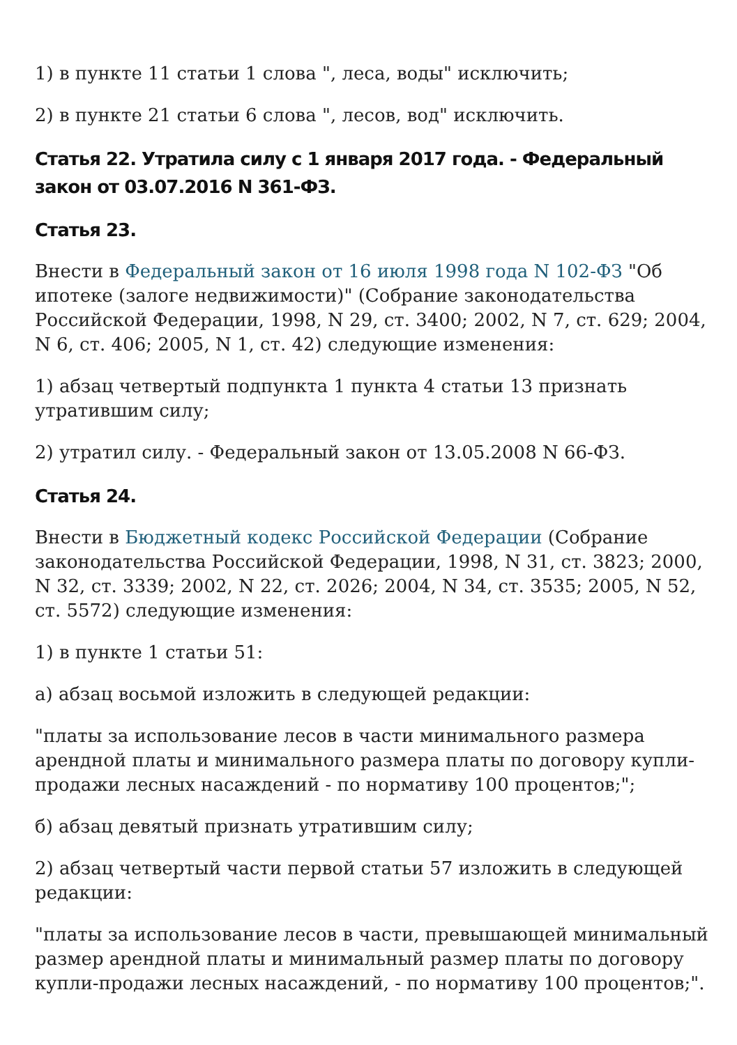1) в пункте 11 статьи 1 слова ", леса, воды" исключить;
2) в пункте 21 статьи 6 слова ", лесов, вод" исключить.
Статья 22. Утратила силу с 1 января 2017 года. - Федеральный закон от 03.07.2016 N 361-ФЗ.
Статья 23.
Внести в Федеральный закон от 16 июля 1998 года N 102-ФЗ "Об ипотеке (залоге недвижимости)" (Собрание законодательства Российской Федерации, 1998, N 29, ст. 3400; 2002, N 7, ст. 629; 2004, N 6, ст. 406; 2005, N 1, ст. 42) следующие изменения:
1) абзац четвертый подпункта 1 пункта 4 статьи 13 признать утратившим силу;
2) утратил силу. - Федеральный закон от 13.05.2008 N 66-ФЗ.
Статья 24.
Внести в Бюджетный кодекс Российской Федерации (Собрание законодательства Российской Федерации, 1998, N 31, ст. 3823; 2000, N 32, ст. 3339; 2002, N 22, ст. 2026; 2004, N 34, ст. 3535; 2005, N 52, ст. 5572) следующие изменения:
1) в пункте 1 статьи 51:
а) абзац восьмой изложить в следующей редакции:
"платы за использование лесов в части минимального размера арендной платы и минимального размера платы по договору купли-продажи лесных насаждений - по нормативу 100 процентов;";
б) абзац девятый признать утратившим силу;
2) абзац четвертый части первой статьи 57 изложить в следующей редакции:
"платы за использование лесов в части, превышающей минимальный размер арендной платы и минимальный размер платы по договору купли-продажи лесных насаждений, - по нормативу 100 процентов;".